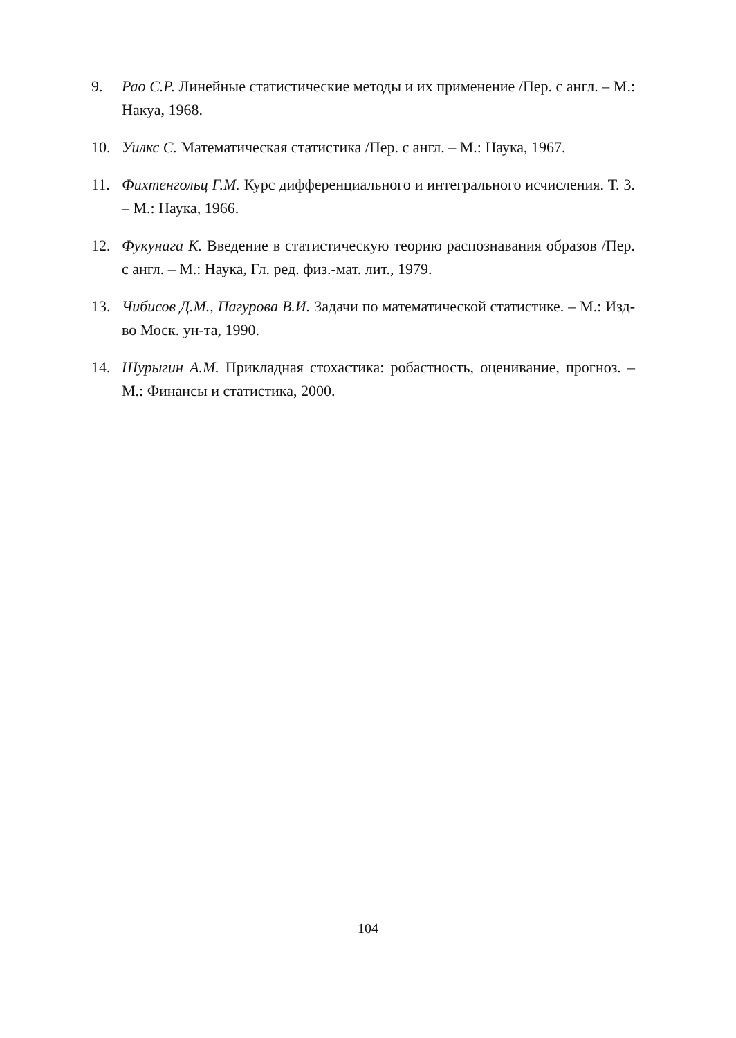9. Рао С.Р. Линейные статистические методы и их применение /Пер. с англ. – М.: Накуа, 1968.
10. Уилкс С. Математическая статистика /Пер. с англ. – М.: Наука, 1967.
11. Фихтенгольц Г.М. Курс дифференциального и интегрального исчисления. Т. 3. – М.: Наука, 1966.
12. Фукунага К. Введение в статистическую теорию распознавания образов /Пер. с англ. – М.: Наука, Гл. ред. физ.-мат. лит., 1979.
13. Чибисов Д.М., Пагурова В.И. Задачи по математической статистике. – М.: Изд-во Моск. ун-та, 1990.
14. Шурыгин А.М. Прикладная стохастика: робастность, оценивание, прогноз. – М.: Финансы и статистика, 2000.
104